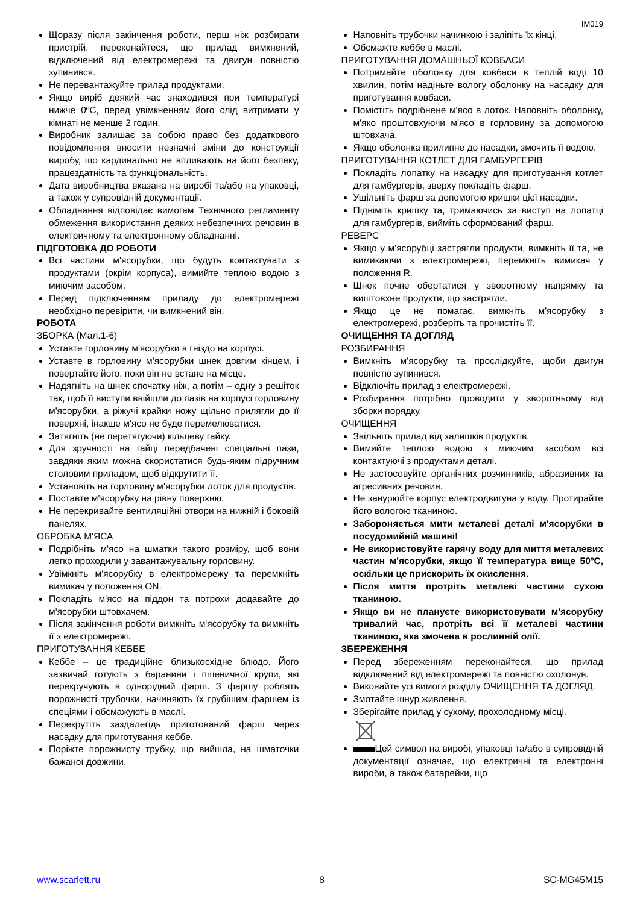IM019
Щоразу після закінчення роботи, перш ніж розбирати пристрій, переконайтеся, що прилад вимкнений, відключений від електромережі та двигун повністю зупинився.
Не перевантажуйте прилад продуктами.
Якщо виріб деякий час знаходився при температурі нижче 0ºC, перед увімкненням його слід витримати у кімнаті не менше 2 годин.
Виробник залишає за собою право без додаткового повідомлення вносити незначні зміни до конструкції виробу, що кардинально не впливають на його безпеку, працездатність та функціональність.
Дата виробництва вказана на виробі та/або на упаковці, а також у супровідній документації.
Обладнання відповідає вимогам Технічного регламенту обмеження використання деяких небезпечних речовин в електричному та електронному обладнанні.
ПІДГОТОВКА ДО РОБОТИ
Всі частини м'ясорубки, що будуть контактувати з продуктами (окрім корпуса), вимийте теплою водою з миючим засобом.
Перед підключенням приладу до електромережі необхідно перевірити, чи вимкнений він.
РОБОТА
ЗБОРКА (Мал.1-6)
Уставте горловину м'ясорубки в гніздо на корпусі.
Уставте в горловину м'ясорубки шнек довгим кінцем, і повертайте його, поки він не встане на місце.
Надягніть на шнек спочатку ніж, а потім – одну з решіток так, щоб її виступи ввійшли до пазів на корпусі горловину м'ясорубки, а ріжучі крайки ножу щільно прилягли до її поверхні, інакше м'ясо не буде перемелюватися.
Затягніть (не перетягуючи) кільцеву гайку.
Для зручності на гайці передбачені спеціальні пази, завдяки яким можна скористатися будь-яким підручним столовим приладом, щоб відкрутити її.
Установіть на горловину м'ясорубки лоток для продуктів.
Поставте м'ясорубку на рівну поверхню.
Не перекривайте вентиляційні отвори на нижній і боковій панелях.
ОБРОБКА М'ЯСА
Подрібніть м'ясо на шматки такого розміру, щоб вони легко проходили у завантажувальну горловину.
Увімкніть м'ясорубку в електромережу та перемкніть вимикач у положення ON.
Покладіть м'ясо на піддон та потрохи додавайте до м'ясорубки штовхачем.
Після закінчення роботи вимкніть м'ясорубку та вимкніть її з електромережі.
ПРИГОТУВАННЯ КЕББЕ
Кеббе – це традиційне близькосхідне блюдо. Його зазвичай готують з баранини і пшеничної крупи, які перекручують в однорідний фарш. З фаршу роблять порожнисті трубочки, начиняють їх грубішим фаршем із спеціями і обсмажують в маслі.
Перекрутіть заздалегідь приготований фарш через насадку для приготування кеббе.
Поріжте порожнисту трубку, що вийшла, на шматочки бажаної довжини.
Наповніть трубочки начинкою і заліпіть їх кінці.
Обсмажте кеббе в маслі.
ПРИГОТУВАННЯ ДОМАШНЬОЇ КОВБАСИ
Потримайте оболонку для ковбаси в теплій воді 10 хвилин, потім надіньте вологу оболонку на насадку для приготування ковбаси.
Помістіть подрібнене м'ясо в лоток. Наповніть оболонку, м'яко проштовхуючи м'ясо в горловину за допомогою штовхача.
Якщо оболонка прилипне до насадки, змочить її водою.
ПРИГОТУВАННЯ КОТЛЕТ ДЛЯ ГАМБУРГЕРІВ
Покладіть лопатку на насадку для приготування котлет для гамбургерів, зверху покладіть фарш.
Ущільніть фарш за допомогою кришки цієї насадки.
Підніміть кришку та, тримаючись за виступ на лопатці для гамбургерів, вийміть сформований фарш.
РЕВЕРС
Якщо у м'ясорубці застрягли продукти, вимкніть її та, не вимикаючи з електромережі, перемкніть вимикач у положення R.
Шнек почне обертатися у зворотному напрямку та виштовхне продукти, що застрягли.
Якщо це не помагає, вимкніть м'ясорубку з електромережі, розберіть та прочистіть її.
ОЧИЩЕННЯ ТА ДОГЛЯД
РОЗБИРАННЯ
Вимкніть м'ясорубку та прослідкуйте, щоби двигун повністю зупинився.
Відключіть прилад з електромережі.
Розбирання потрібно проводити у зворотньому від зборки порядку.
ОЧИЩЕННЯ
Звільніть прилад від залишків продуктів.
Вимийте теплою водою з миючим засобом всі контактуючі з продуктами деталі.
Не застосовуйте органічних розчинників, абразивних та агресивних речовин.
Не занурюйте корпус електродвигуна у воду. Протирайте його вологою тканиною.
Забороняється мити металеві деталі м'ясорубки в посудомийній машині!
Не використовуйте гарячу воду для миття металевих частин м'ясорубки, якщо її температура вище 50ºC, оскільки це прискорить їх окислення.
Після миття протріть металеві частини сухою тканиною.
Якщо ви не плануєте використовувати м'ясорубку тривалий час, протріть всі її металеві частини тканиною, яка змочена в рослинній олії.
ЗБЕРЕЖЕННЯ
Перед збереженням переконайтеся, що прилад відключений від електромережі та повністю охолонув.
Виконайте усі вимоги розділу ОЧИЩЕННЯ ТА ДОГЛЯД.
Змотайте шнур живлення.
Зберігайте прилад у сухому, прохолодному місці.
Цей символ на виробі, упаковці та/або в супровідній документації означає, що електричні та електронні вироби, а також батарейки, що
www.scarlett.ru 8 SC-MG45M15